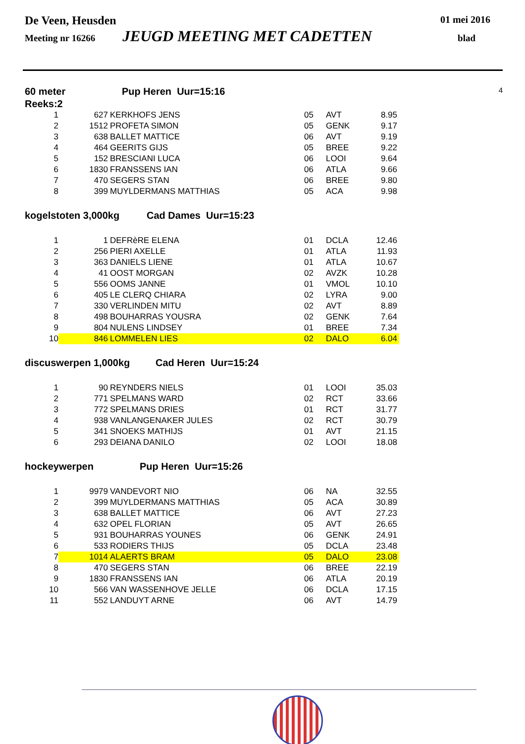De Veen, Heusden 01 mei 2016
Meeting nr 16266 JEUGD MEETING MET CADETTEN blad
60 meter Pup Heren Uur=15:16 4
Reeks:2
| 1 | 627 | KERKHOFS JENS | 05 | AVT | 8.95 |
| 2 | 1512 | PROFETA SIMON | 05 | GENK | 9.17 |
| 3 | 638 | BALLET MATTICE | 06 | AVT | 9.19 |
| 4 | 464 | GEERITS GIJS | 05 | BREE | 9.22 |
| 5 | 152 | BRESCIANI LUCA | 06 | LOOI | 9.64 |
| 6 | 1830 | FRANSSENS IAN | 06 | ATLA | 9.66 |
| 7 | 470 | SEGERS STAN | 06 | BREE | 9.80 |
| 8 | 399 | MUYLDERMANS MATTHIAS | 05 | ACA | 9.98 |
kogelstoten 3,000kg Cad Dames Uur=15:23
| 1 | 1 | DEFRèRE ELENA | 01 | DCLA | 12.46 |
| 2 | 256 | PIERI AXELLE | 01 | ATLA | 11.93 |
| 3 | 363 | DANIELS LIENE | 01 | ATLA | 10.67 |
| 4 | 41 | OOST MORGAN | 02 | AVZK | 10.28 |
| 5 | 556 | OOMS JANNE | 01 | VMOL | 10.10 |
| 6 | 405 | LE CLERQ CHIARA | 02 | LYRA | 9.00 |
| 7 | 330 | VERLINDEN MITU | 02 | AVT | 8.89 |
| 8 | 498 | BOUHARRAS YOUSRA | 02 | GENK | 7.64 |
| 9 | 804 | NULENS LINDSEY | 01 | BREE | 7.34 |
| 10 | 846 | LOMMELEN LIES | 02 | DALO | 6.04 |
discuswerpen 1,000kg Cad Heren Uur=15:24
| 1 | 90 | REYNDERS NIELS | 01 | LOOI | 35.03 |
| 2 | 771 | SPELMANS WARD | 02 | RCT | 33.66 |
| 3 | 772 | SPELMANS DRIES | 01 | RCT | 31.77 |
| 4 | 938 | VANLANGENAKER JULES | 02 | RCT | 30.79 |
| 5 | 341 | SNOEKS MATHIJS | 01 | AVT | 21.15 |
| 6 | 293 | DEIANA DANILO | 02 | LOOI | 18.08 |
hockeywerpen Pup Heren Uur=15:26
| 1 | 9979 | VANDEVORT NIO | 06 | NA | 32.55 |
| 2 | 399 | MUYLDERMANS MATTHIAS | 05 | ACA | 30.89 |
| 3 | 638 | BALLET MATTICE | 06 | AVT | 27.23 |
| 4 | 632 | OPEL FLORIAN | 05 | AVT | 26.65 |
| 5 | 931 | BOUHARRAS YOUNES | 06 | GENK | 24.91 |
| 6 | 533 | RODIERS THIJS | 05 | DCLA | 23.48 |
| 7 | 1014 | ALAERTS BRAM | 05 | DALO | 23.08 |
| 8 | 470 | SEGERS STAN | 06 | BREE | 22.19 |
| 9 | 1830 | FRANSSENS IAN | 06 | ATLA | 20.19 |
| 10 | 566 | VAN WASSENHOVE JELLE | 06 | DCLA | 17.15 |
| 11 | 552 | LANDUYT ARNE | 06 | AVT | 14.79 |